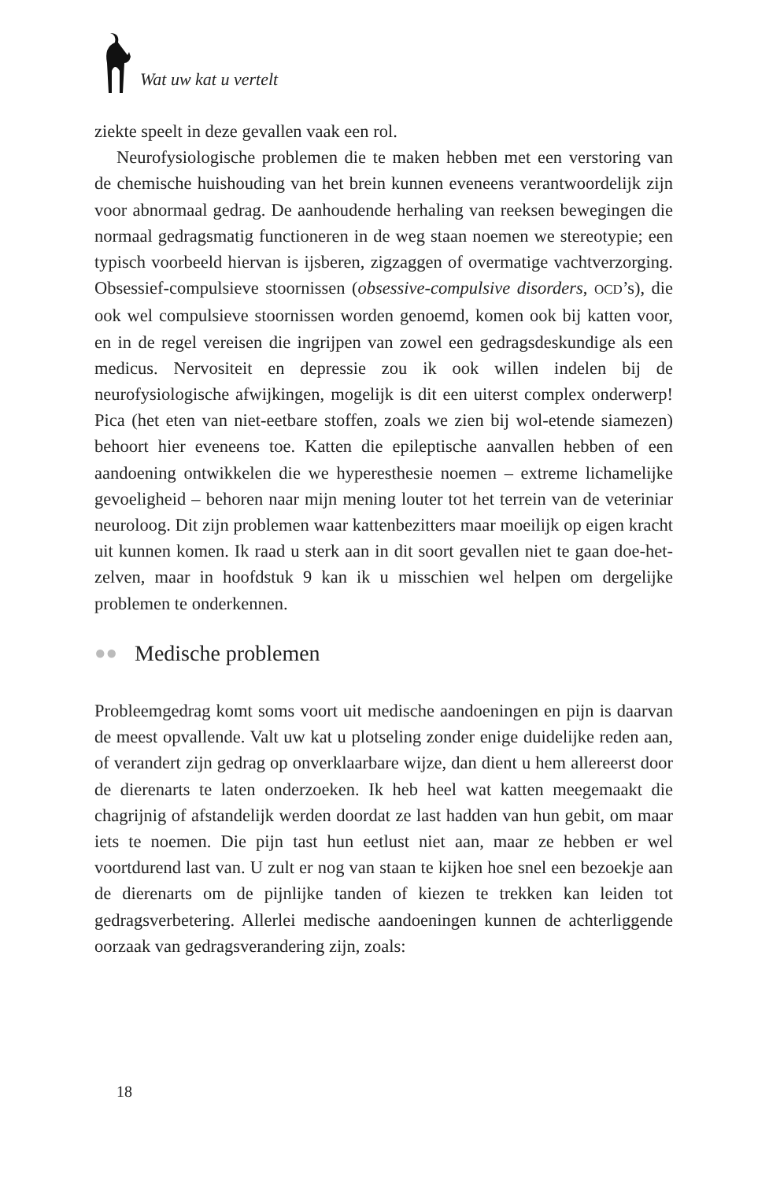Wat uw kat u vertelt
ziekte speelt in deze gevallen vaak een rol.
Neurofysiologische problemen die te maken hebben met een verstoring van de chemische huishouding van het brein kunnen eveneens verantwoordelijk zijn voor abnormaal gedrag. De aanhoudende herhaling van reeksen bewegingen die normaal gedragsmatig functioneren in de weg staan noemen we stereotypie; een typisch voorbeeld hiervan is ijsberen, zigzaggen of overmatige vachtverzorging. Obsessief-compulsieve stoornissen (obsessive-compulsive disorders, OCD’s), die ook wel compulsieve stoornissen worden genoemd, komen ook bij katten voor, en in de regel vereisen die ingrijpen van zowel een gedragsdeskundige als een medicus. Nervositeit en depressie zou ik ook willen indelen bij de neurofysiologische afwijkingen, mogelijk is dit een uiterst complex onderwerp! Pica (het eten van niet-eetbare stoffen, zoals we zien bij wol-etende siamezen) behoort hier eveneens toe. Katten die epileptische aanvallen hebben of een aandoening ontwikkelen die we hyperesthesie noemen – extreme lichamelijke gevoeligheid – behoren naar mijn mening louter tot het terrein van de veteriniar neuroloog. Dit zijn problemen waar kattenbezitters maar moeilijk op eigen kracht uit kunnen komen. Ik raad u sterk aan in dit soort gevallen niet te gaan doe-het-zelven, maar in hoofdstuk 9 kan ik u misschien wel helpen om dergelijke problemen te onderkennen.
●● Medische problemen
Probleemgedrag komt soms voort uit medische aandoeningen en pijn is daarvan de meest opvallende. Valt uw kat u plotseling zonder enige duidelijke reden aan, of verandert zijn gedrag op onverklaarbare wijze, dan dient u hem allereerst door de dierenarts te laten onderzoeken. Ik heb heel wat katten meegemaakt die chagrijnig of afstandelijk werden doordat ze last hadden van hun gebit, om maar iets te noemen. Die pijn tast hun eetlust niet aan, maar ze hebben er wel voortdurend last van. U zult er nog van staan te kijken hoe snel een bezoekje aan de dierenarts om de pijnlijke tanden of kiezen te trekken kan leiden tot gedragsverbetering. Allerlei medische aandoeningen kunnen de achterliggende oorzaak van gedragsverandering zijn, zoals:
18